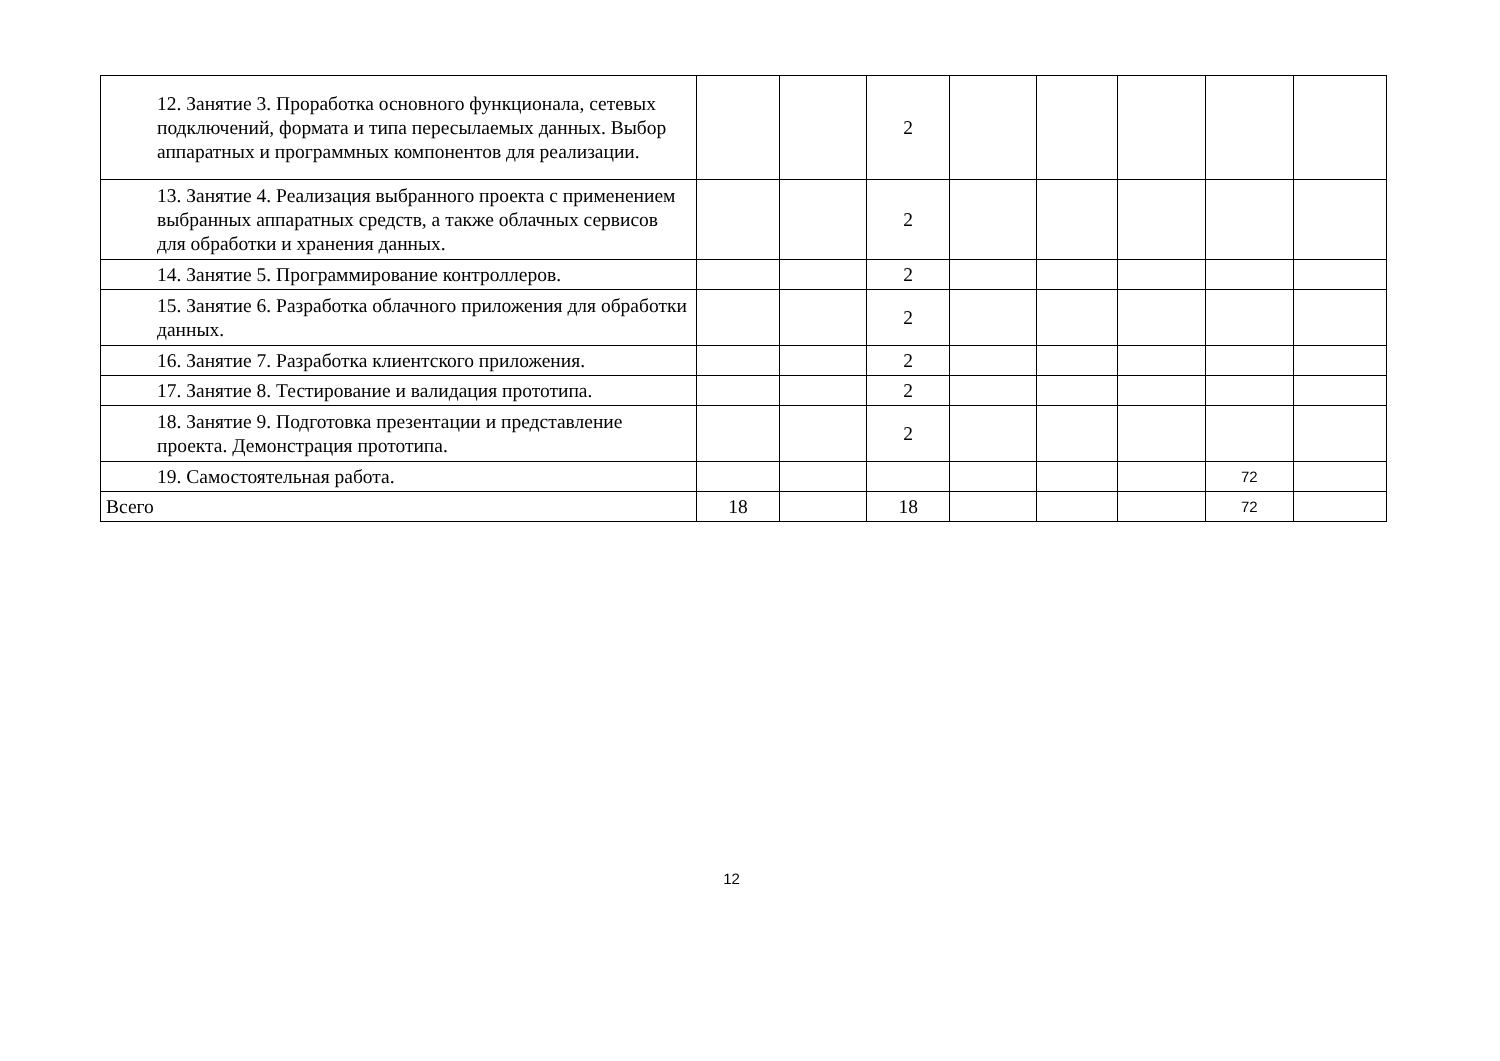| 12. Занятие 3. Проработка основного функционала, сетевых подключений, формата и типа пересылаемых данных. Выбор аппаратных и программных компонентов для реализации. | | | 2 | | | | | |
| 13. Занятие 4. Реализация выбранного проекта с применением выбранных аппаратных средств, а также облачных сервисов для обработки и хранения данных. | | | 2 | | | | | |
| 14. Занятие 5. Программирование контроллеров. | | | 2 | | | | | |
| 15. Занятие 6. Разработка облачного приложения для обработки данных. | | | 2 | | | | | |
| 16. Занятие 7. Разработка клиентского приложения. | | | 2 | | | | | |
| 17. Занятие 8. Тестирование и валидация прототипа. | | | 2 | | | | | |
| 18. Занятие 9. Подготовка презентации и представление проекта. Демонстрация прототипа. | | | 2 | | | | | |
| 19. Самостоятельная работа. | | | | | | | 72 | |
| Всего | 18 | | 18 | | | | 72 | |
12